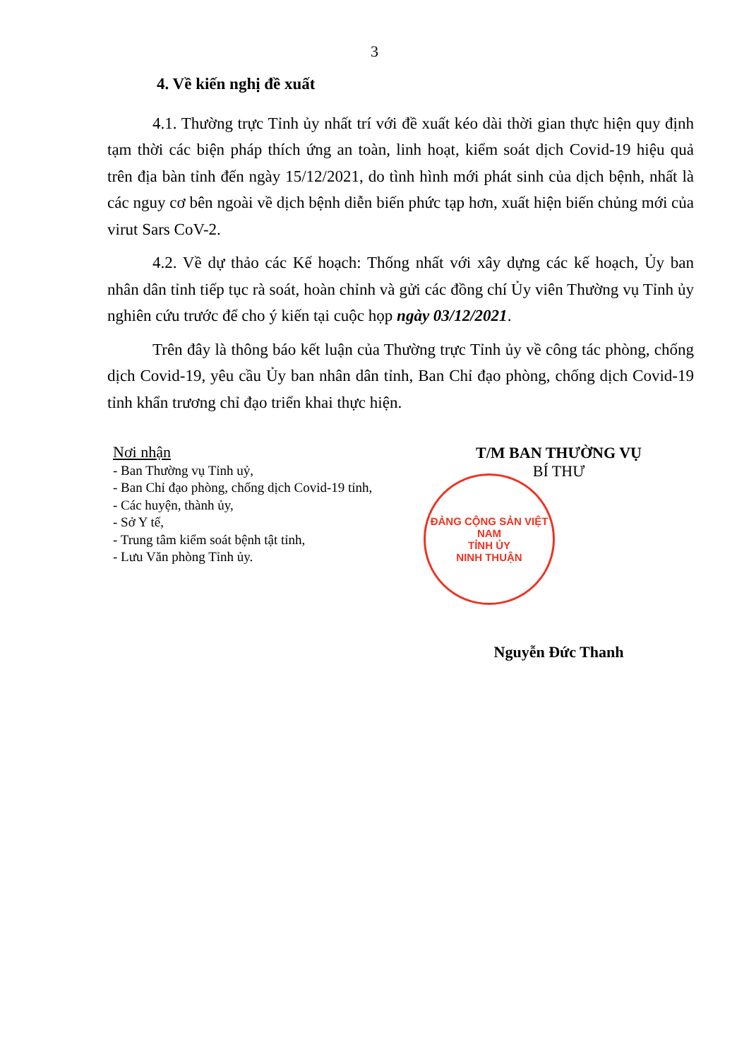3
4. Về kiến nghị đề xuất
4.1. Thường trực Tỉnh ủy nhất trí với đề xuất kéo dài thời gian thực hiện quy định tạm thời các biện pháp thích ứng an toàn, linh hoạt, kiểm soát dịch Covid-19 hiệu quả trên địa bàn tỉnh đến ngày 15/12/2021, do tình hình mới phát sinh của dịch bệnh, nhất là các nguy cơ bên ngoài về dịch bệnh diễn biến phức tạp hơn, xuất hiện biến chủng mới của virut Sars CoV-2.
4.2. Về dự thảo các Kế hoạch: Thống nhất với xây dựng các kế hoạch, Ủy ban nhân dân tỉnh tiếp tục rà soát, hoàn chỉnh và gửi các đồng chí Ủy viên Thường vụ Tỉnh ủy nghiên cứu trước để cho ý kiến tại cuộc họp ngày 03/12/2021.
Trên đây là thông báo kết luận của Thường trực Tỉnh ủy về công tác phòng, chống dịch Covid-19, yêu cầu Ủy ban nhân dân tỉnh, Ban Chỉ đạo phòng, chống dịch Covid-19 tỉnh khẩn trương chỉ đạo triển khai thực hiện.
Nơi nhận
- Ban Thường vụ Tỉnh uỷ,
- Ban Chỉ đạo phòng, chống dịch Covid-19 tỉnh,
- Các huyện, thành ủy,
- Sở Y tế,
- Trung tâm kiểm soát bệnh tật tỉnh,
- Lưu Văn phòng Tỉnh ủy.
T/M BAN THƯỜNG VỤ
BÍ THƯ
ĐẢNG CỘNG SẢN VIỆT NAM
TỈNH ỦY
NINH THUẬN
Nguyễn Đức Thanh